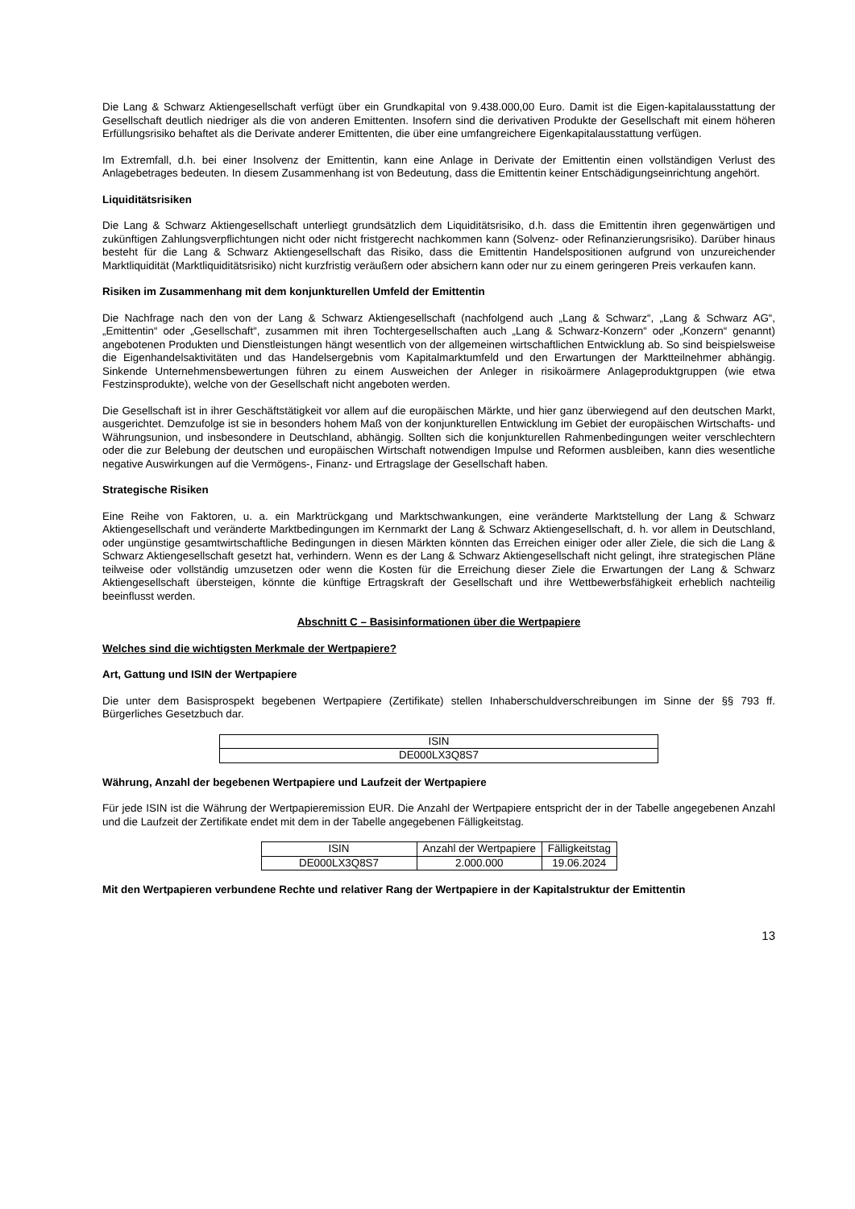Die Lang & Schwarz Aktiengesellschaft verfügt über ein Grundkapital von 9.438.000,00 Euro. Damit ist die Eigen-kapitalausstattung der Gesellschaft deutlich niedriger als die von anderen Emittenten. Insofern sind die derivativen Produkte der Gesellschaft mit einem höheren Erfüllungsrisiko behaftet als die Derivate anderer Emittenten, die über eine umfangreichere Eigenkapitalausstattung verfügen.
Im Extremfall, d.h. bei einer Insolvenz der Emittentin, kann eine Anlage in Derivate der Emittentin einen vollständigen Verlust des Anlagebetrages bedeuten. In diesem Zusammenhang ist von Bedeutung, dass die Emittentin keiner Entschädigungseinrichtung angehört.
Liquiditätsrisiken
Die Lang & Schwarz Aktiengesellschaft unterliegt grundsätzlich dem Liquiditätsrisiko, d.h. dass die Emittentin ihren gegenwärtigen und zukünftigen Zahlungsverpflichtungen nicht oder nicht fristgerecht nachkommen kann (Solvenz- oder Refinanzierungsrisiko). Darüber hinaus besteht für die Lang & Schwarz Aktiengesellschaft das Risiko, dass die Emittentin Handelspositionen aufgrund von unzureichender Marktliquidität (Marktliquiditätsrisiko) nicht kurzfristig veräußern oder absichern kann oder nur zu einem geringeren Preis verkaufen kann.
Risiken im Zusammenhang mit dem konjunkturellen Umfeld der Emittentin
Die Nachfrage nach den von der Lang & Schwarz Aktiengesellschaft (nachfolgend auch „Lang & Schwarz“, „Lang & Schwarz AG“, „Emittentin“ oder „Gesellschaft“, zusammen mit ihren Tochtergesellschaften auch „Lang & Schwarz-Konzern“ oder „Konzern“ genannt) angebotenen Produkten und Dienstleistungen hängt wesentlich von der allgemeinen wirtschaftlichen Entwicklung ab. So sind beispielsweise die Eigenhandelsaktivitäten und das Handelsergebnis vom Kapitalmarktumfeld und den Erwartungen der Marktteilnehmer abhängig. Sinkende Unternehmensbewertungen führen zu einem Ausweichen der Anleger in risikoärmere Anlageproduktgruppen (wie etwa Festzinsprodukte), welche von der Gesellschaft nicht angeboten werden.
Die Gesellschaft ist in ihrer Geschäftstätigkeit vor allem auf die europäischen Märkte, und hier ganz überwiegend auf den deutschen Markt, ausgerichtet. Demzufolge ist sie in besonders hohem Maß von der konjunkturellen Entwicklung im Gebiet der europäischen Wirtschafts- und Währungsunion, und insbesondere in Deutschland, abhängig. Sollten sich die konjunkturellen Rahmenbedingungen weiter verschlechtern oder die zur Belebung der deutschen und europäischen Wirtschaft notwendigen Impulse und Reformen ausbleiben, kann dies wesentliche negative Auswirkungen auf die Vermögens-, Finanz- und Ertragslage der Gesellschaft haben.
Strategische Risiken
Eine Reihe von Faktoren, u. a. ein Marktrückgang und Marktschwankungen, eine veränderte Marktstellung der Lang & Schwarz Aktiengesellschaft und veränderte Marktbedingungen im Kernmarkt der Lang & Schwarz Aktiengesellschaft, d. h. vor allem in Deutschland, oder ungünstige gesamtwirtschaftliche Bedingungen in diesen Märkten könnten das Erreichen einiger oder aller Ziele, die sich die Lang & Schwarz Aktiengesellschaft gesetzt hat, verhindern. Wenn es der Lang & Schwarz Aktiengesellschaft nicht gelingt, ihre strategischen Pläne teilweise oder vollständig umzusetzen oder wenn die Kosten für die Erreichung dieser Ziele die Erwartungen der Lang & Schwarz Aktiengesellschaft übersteigen, könnte die künftige Ertragskraft der Gesellschaft und ihre Wettbewerbsfähigkeit erheblich nachteilig beeinflusst werden.
Abschnitt C – Basisinformationen über die Wertpapiere
Welches sind die wichtigsten Merkmale der Wertpapiere?
Art, Gattung und ISIN der Wertpapiere
Die unter dem Basisprospekt begebenen Wertpapiere (Zertifikate) stellen Inhaberschuldverschreibungen im Sinne der §§ 793 ff. Bürgerliches Gesetzbuch dar.
| ISIN |
| DE000LX3Q8S7 |
Währung, Anzahl der begebenen Wertpapiere und Laufzeit der Wertpapiere
Für jede ISIN ist die Währung der Wertpapieremission EUR. Die Anzahl der Wertpapiere entspricht der in der Tabelle angegebenen Anzahl und die Laufzeit der Zertifikate endet mit dem in der Tabelle angegebenen Fälligkeitstag.
| ISIN | Anzahl der Wertpapiere | Fälligkeitstag |
| DE000LX3Q8S7 | 2.000.000 | 19.06.2024 |
Mit den Wertpapieren verbundene Rechte und relativer Rang der Wertpapiere in der Kapitalstruktur der Emittentin
13